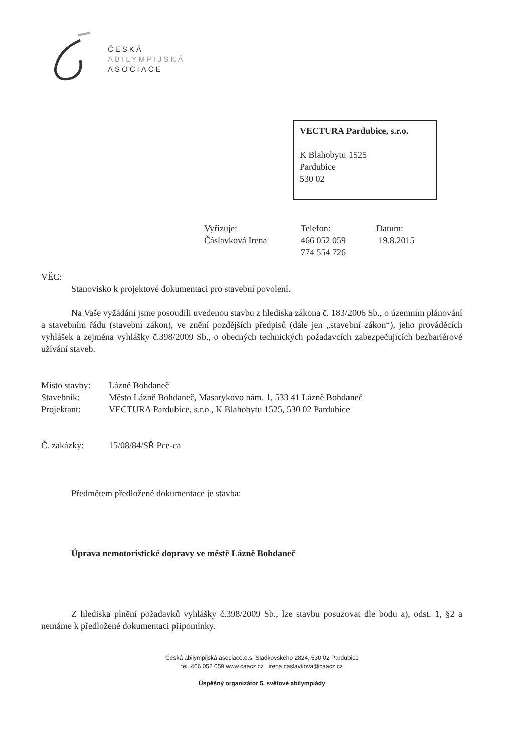ČESKÁ
ABILYMPIJSKÁ
ASOCIACE
VECTURA Pardubice, s.r.o.
K Blahobytu 1525
Pardubice
530 02
Vyřizuje:
Čáslavková Irena
Telefon:
466 052 059
774 554 726
Datum:
19.8.2015
VĚC:
Stanovisko k projektové dokumentaci pro stavební povolení.
Na Vaše vyžádání jsme posoudili uvedenou stavbu z hlediska zákona č. 183/2006 Sb., o územním plánování a stavebním řádu (stavební zákon), ve znění pozdějších předpisů (dále jen „stavební zákon“), jeho prováděcích vyhlášek a zejména vyhlášky č.398/2009 Sb., o obecných technických požadavcích zabezpečujících bezbariérové užívání staveb.
Místo stavby: Lázně Bohdaneč
Stavebník: Město Lázně Bohdaneč, Masarykovo nám. 1, 533 41 Lázně Bohdaneč
Projektant: VECTURA Pardubice, s.r.o., K Blahobytu 1525, 530 02 Pardubice
Č. zakázky: 15/08/84/SŘ Pce-ca
Předmětem předložené dokumentace je stavba:
Úprava nemotoristické dopravy ve městě Lázně Bohdaneč
Z hlediska plnění požadavků vyhlášky č.398/2009 Sb., lze stavbu posuzovat dle bodu a), odst. 1, §2 a nemáme k předložené dokumentaci připomínky.
Česká abilympijská asociace,o.s. Sladkovského 2824, 530 02 Pardubice
tel. 466 052 059 www.caacz.cz irena.caslavkova@caacz.cz
Úspěšný organizátor 5. světové abilympiády